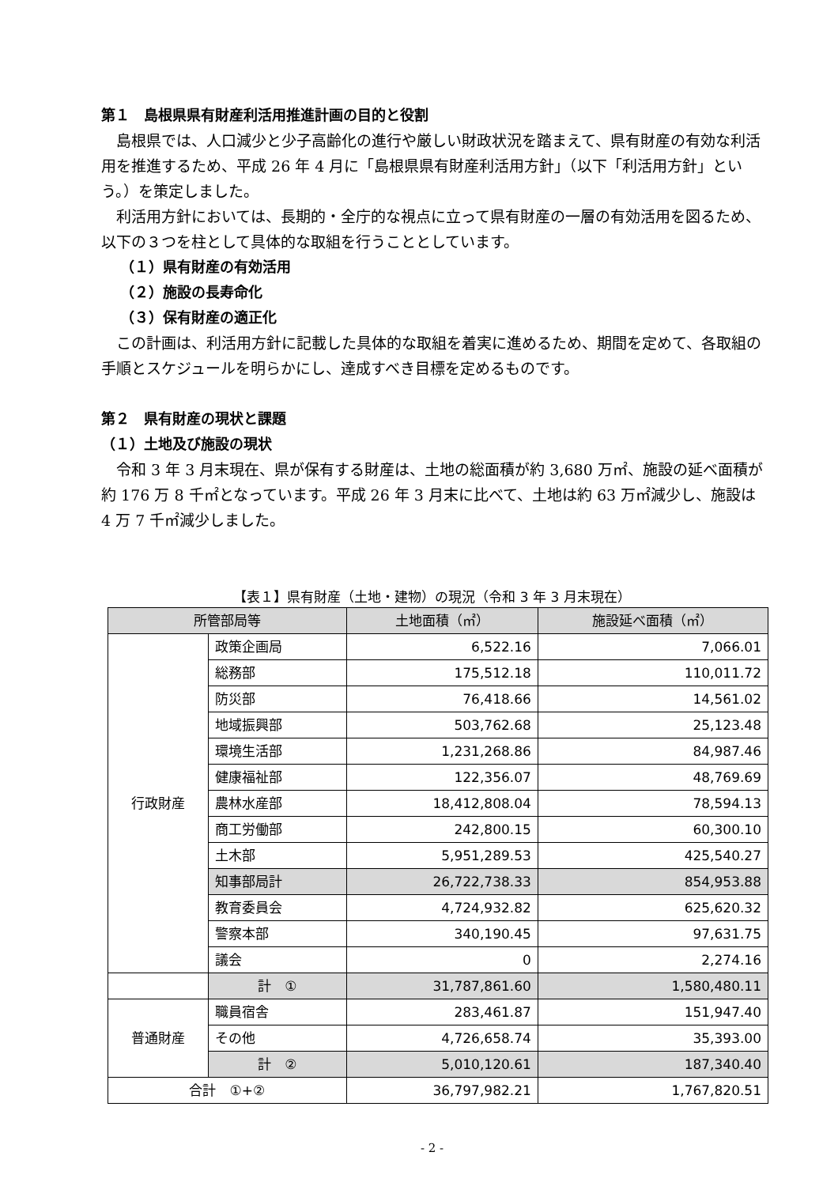第１　島根県県有財産利活用推進計画の目的と役割
島根県では、人口減少と少子高齢化の進行や厳しい財政状況を踏まえて、県有財産の有効な利活用を推進するため、平成 26 年 4 月に「島根県県有財産利活用方針」（以下「利活用方針」という。）を策定しました。
利活用方針においては、長期的・全庁的な視点に立って県有財産の一層の有効活用を図るため、以下の３つを柱として具体的な取組を行うこととしています。
（１）県有財産の有効活用
（２）施設の長寿命化
（３）保有財産の適正化
この計画は、利活用方針に記載した具体的な取組を着実に進めるため、期間を定めて、各取組の手順とスケジュールを明らかにし、達成すべき目標を定めるものです。
第２　県有財産の現状と課題
（１）土地及び施設の現状
令和 3 年 3 月末現在、県が保有する財産は、土地の総面積が約 3,680 万㎡、施設の延べ面積が約 176 万 8 千㎡となっています。平成 26 年 3 月末に比べて、土地は約 63 万㎡減少し、施設は 4 万 7 千㎡減少しました。
【表１】県有財産（土地・建物）の現況（令和 3 年 3 月末現在）
| 所管部局等 | | 土地面積（㎡） | 施設延べ面積（㎡） |
| --- | --- | --- | --- |
| 行政財産 | 政策企画局 | 6,522.16 | 7,066.01 |
| | 総務部 | 175,512.18 | 110,011.72 |
| | 防災部 | 76,418.66 | 14,561.02 |
| | 地域振興部 | 503,762.68 | 25,123.48 |
| | 環境生活部 | 1,231,268.86 | 84,987.46 |
| | 健康福祉部 | 122,356.07 | 48,769.69 |
| | 農林水産部 | 18,412,808.04 | 78,594.13 |
| | 商工労働部 | 242,800.15 | 60,300.10 |
| | 土木部 | 5,951,289.53 | 425,540.27 |
| | 知事部局計 | 26,722,738.33 | 854,953.88 |
| | 教育委員会 | 4,724,932.82 | 625,620.32 |
| | 警察本部 | 340,190.45 | 97,631.75 |
| | 議会 | 0 | 2,274.16 |
| | 計 ① | 31,787,861.60 | 1,580,480.11 |
| 普通財産 | 職員宿舎 | 283,461.87 | 151,947.40 |
| | その他 | 4,726,658.74 | 35,393.00 |
| | 計 ② | 5,010,120.61 | 187,340.40 |
| 合計 ①+② | | 36,797,982.21 | 1,767,820.51 |
- 2 -